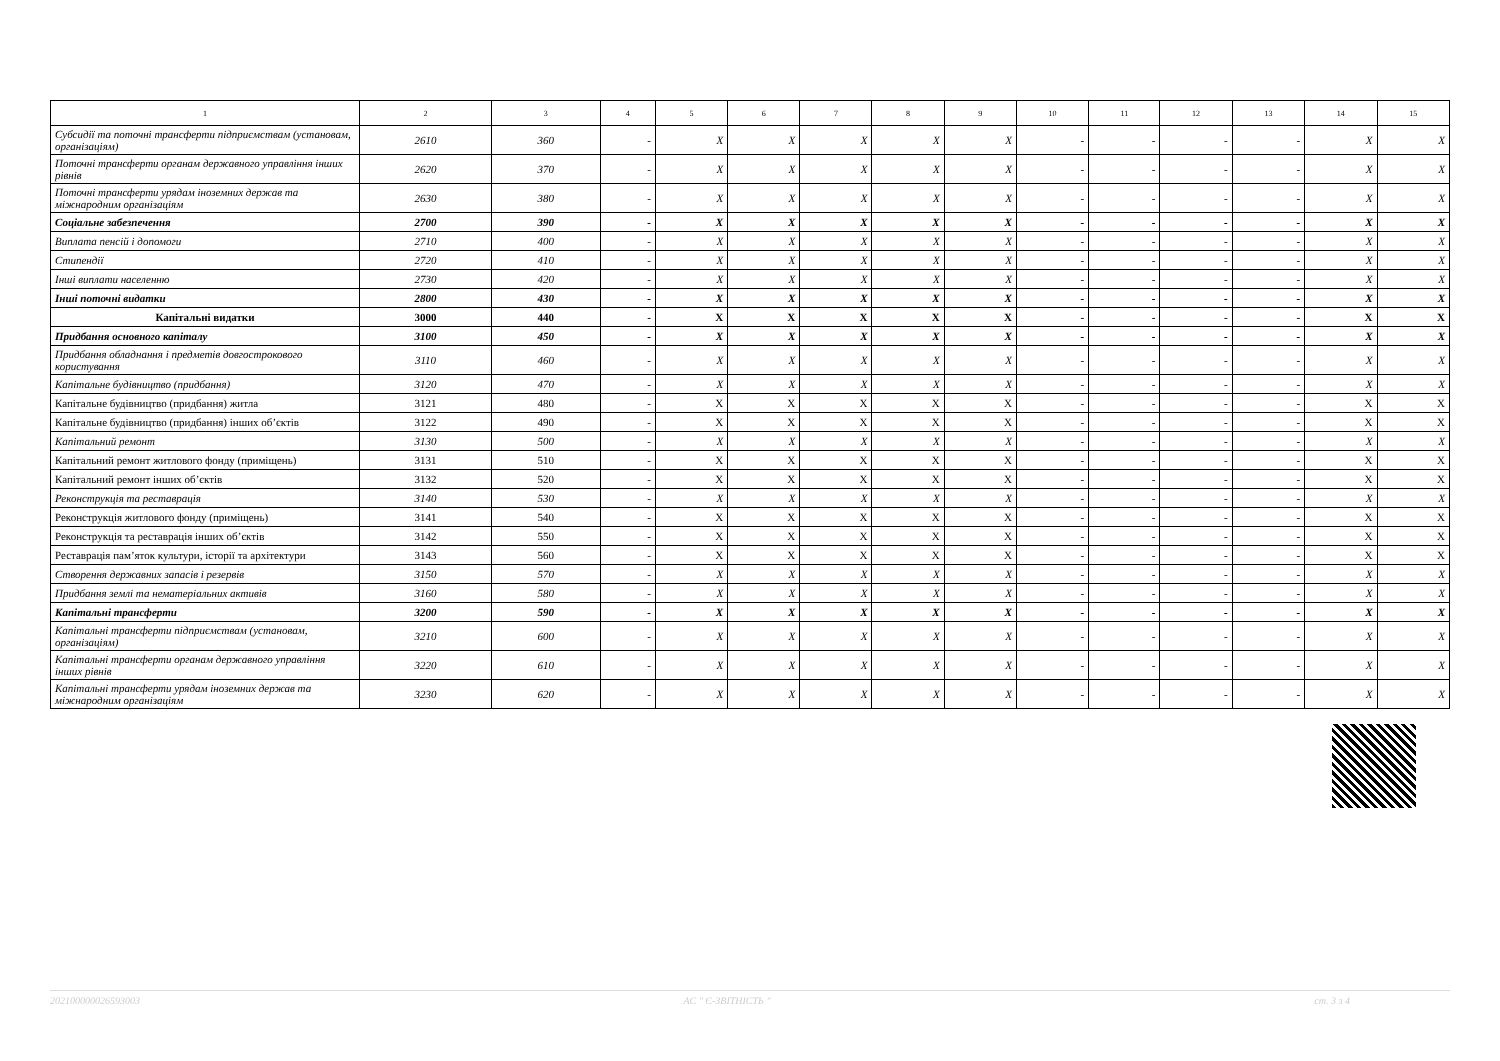| 1 | 2 | 3 | 4 | 5 | 6 | 7 | 8 | 9 | 10 | 11 | 12 | 13 | 14 | 15 |
| --- | --- | --- | --- | --- | --- | --- | --- | --- | --- | --- | --- | --- | --- | --- |
| Субсидії та поточні трансферти підприємствам (установам, організаціям) | 2610 | 360 | - | X | X | X | X | X | - | - | - | - | X | X |
| Поточні трансферти органам державного управління інших рівнів | 2620 | 370 | - | X | X | X | X | X | - | - | - | - | X | X |
| Поточні трансферти урядам іноземних держав та міжнародним організаціям | 2630 | 380 | - | X | X | X | X | X | - | - | - | - | X | X |
| Соціальне забезпечення | 2700 | 390 | - | X | X | X | X | X | - | - | - | - | X | X |
| Виплата пенсій і допомоги | 2710 | 400 | - | X | X | X | X | X | - | - | - | - | X | X |
| Стипендії | 2720 | 410 | - | X | X | X | X | X | - | - | - | - | X | X |
| Інші виплати населенню | 2730 | 420 | - | X | X | X | X | X | - | - | - | - | X | X |
| Інші поточні видатки | 2800 | 430 | - | X | X | X | X | X | - | - | - | - | X | X |
| Капітальні видатки | 3000 | 440 | - | X | X | X | X | X | - | - | - | - | X | X |
| Придбання основного капіталу | 3100 | 450 | - | X | X | X | X | X | - | - | - | - | X | X |
| Придбання обладнання і предметів довгострокового користування | 3110 | 460 | - | X | X | X | X | X | - | - | - | - | X | X |
| Капітальне будівництво (придбання) | 3120 | 470 | - | X | X | X | X | X | - | - | - | - | X | X |
| Капітальне будівництво (придбання) житла | 3121 | 480 | - | X | X | X | X | X | - | - | - | - | X | X |
| Капітальне будівництво (придбання) інших об’єктів | 3122 | 490 | - | X | X | X | X | X | - | - | - | - | X | X |
| Капітальний ремонт | 3130 | 500 | - | X | X | X | X | X | - | - | - | - | X | X |
| Капітальний ремонт житлового фонду (приміщень) | 3131 | 510 | - | X | X | X | X | X | - | - | - | - | X | X |
| Капітальний ремонт інших об’єктів | 3132 | 520 | - | X | X | X | X | X | - | - | - | - | X | X |
| Реконструкція та реставрація | 3140 | 530 | - | X | X | X | X | X | - | - | - | - | X | X |
| Реконструкція житлового фонду (приміщень) | 3141 | 540 | - | X | X | X | X | X | - | - | - | - | X | X |
| Реконструкція та реставрація інших об’єктів | 3142 | 550 | - | X | X | X | X | X | - | - | - | - | X | X |
| Реставрація пам’яток культури, історії та архітектури | 3143 | 560 | - | X | X | X | X | X | - | - | - | - | X | X |
| Створення державних запасів і резервів | 3150 | 570 | - | X | X | X | X | X | - | - | - | - | X | X |
| Придбання землі та нематеріальних активів | 3160 | 580 | - | X | X | X | X | X | - | - | - | - | X | X |
| Капітальні трансферти | 3200 | 590 | - | X | X | X | X | X | - | - | - | - | X | X |
| Капітальні трансферти підприємствам (установам, організаціям) | 3210 | 600 | - | X | X | X | X | X | - | - | - | - | X | X |
| Капітальні трансферти органам державного управління інших рівнів | 3220 | 610 | - | X | X | X | X | X | - | - | - | - | X | X |
| Капітальні трансферти урядам іноземних держав та міжнародним організаціям | 3230 | 620 | - | X | X | X | X | X | - | - | - | - | X | X |
202100000026593003 АС " Є-ЗВІТНІСТЬ " ст. 3 з 4